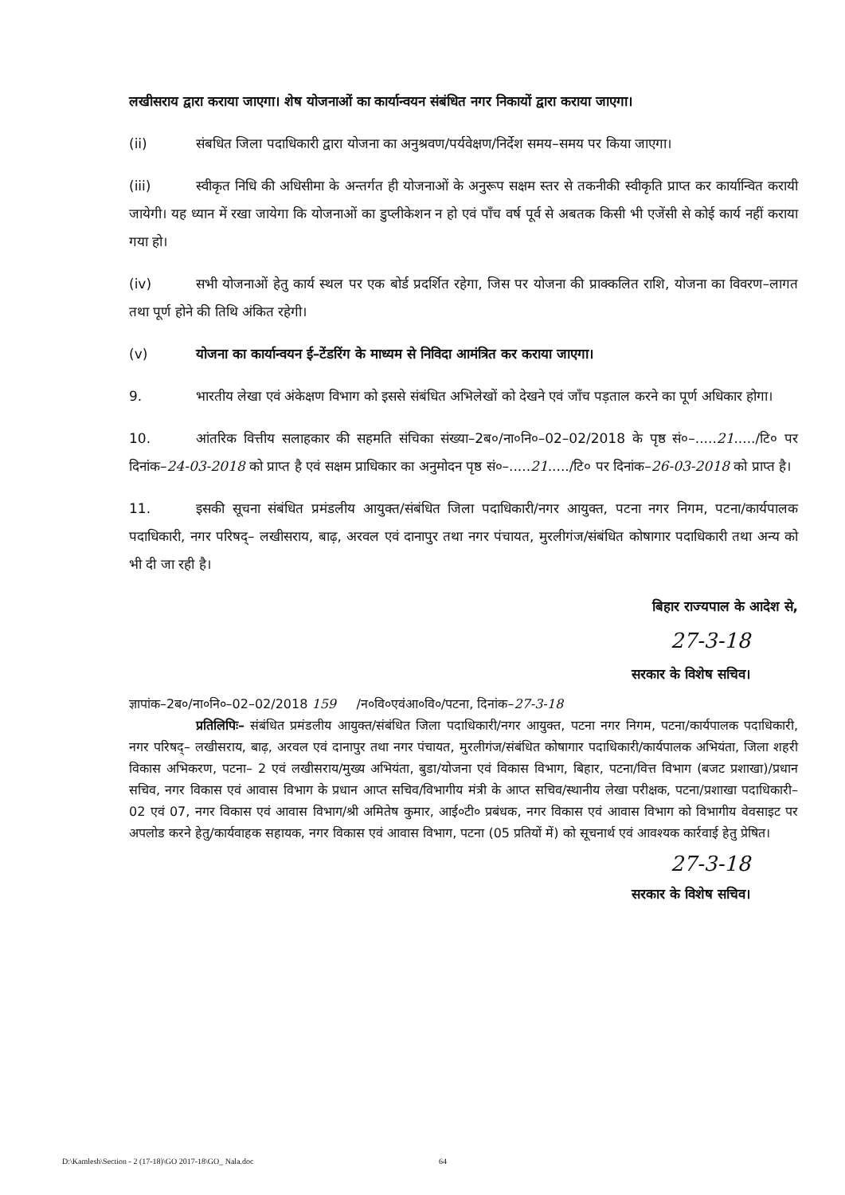लखीसराय द्वारा कराया जाएगा। शेष योजनाओं का कार्यान्वयन संबंधित नगर निकायों द्वारा कराया जाएगा।
(ii) संबधित जिला पदाधिकारी द्वारा योजना का अनुश्रवण/पर्यवेक्षण/निर्देश समय–समय पर किया जाएगा।
(iii) स्वीकृत निधि की अधिसीमा के अन्तर्गत ही योजनाओं के अनुरूप सक्षम स्तर से तकनीकी स्वीकृति प्राप्त कर कार्यान्वित करायी जायेगी। यह ध्यान में रखा जायेगा कि योजनाओं का डुप्लीकेशन न हो एवं पाँच वर्ष पूर्व से अबतक किसी भी एजेंसी से कोई कार्य नहीं कराया गया हो।
(iv) सभी योजनाओं हेतु कार्य स्थल पर एक बोर्ड प्रदर्शित रहेगा, जिस पर योजना की प्राक्कलित राशि, योजना का विवरण–लागत तथा पूर्ण होने की तिथि अंकित रहेगी।
(v) योजना का कार्यान्वयन ई–टेंडरिंग के माध्यम से निविदा आमंत्रित कर कराया जाएगा।
9. भारतीय लेखा एवं अंकेक्षण विभाग को इससे संबंधित अभिलेखों को देखने एवं जाँच पड़ताल करने का पूर्ण अधिकार होगा।
10. आंतरिक वित्तीय सलाहकार की सहमति संचिका संख्या–2ब०/ना०नि०–02–02/2018 के पृष्ठ सं०–.....21...../टि० पर दिनांक–24-03-2018 को प्राप्त है एवं सक्षम प्राधिकार का अनुमोदन पृष्ठ सं०–.....21...../टि० पर दिनांक–26-03-2018 को प्राप्त है।
11. इसकी सूचना संबंधित प्रमंडलीय आयुक्त/संबंधित जिला पदाधिकारी/नगर आयुक्त, पटना नगर निगम, पटना/कार्यपालक पदाधिकारी, नगर परिषद्– लखीसराय, बाढ़, अरवल एवं दानापुर तथा नगर पंचायत, मुरलीगंज/संबंधित कोषागार पदाधिकारी तथा अन्य को भी दी जा रही है।
बिहार राज्यपाल के आदेश से,
27-3-18
सरकार के विशेष सचिव।
ज्ञापांक–2ब०/ना०नि०–02–02/2018 159 /न०वि०एवंआ०वि०/पटना, दिनांक–27-3-18
प्रतिलिपिः– संबंधित प्रमंडलीय आयुक्त/संबंधित जिला पदाधिकारी/नगर आयुक्त, पटना नगर निगम, पटना/कार्यपालक पदाधिकारी, नगर परिषद्– लखीसराय, बाढ़, अरवल एवं दानापुर तथा नगर पंचायत, मुरलीगंज/संबंधित कोषागार पदाधिकारी/कार्यपालक अभियंता, जिला शहरी विकास अभिकरण, पटना– 2 एवं लखीसराय/मुख्य अभियंता, बुडा/योजना एवं विकास विभाग, बिहार, पटना/वित्त विभाग (बजट प्रशाखा)/प्रधान सचिव, नगर विकास एवं आवास विभाग के प्रधान आप्त सचिव/विभागीय मंत्री के आप्त सचिव/स्थानीय लेखा परीक्षक, पटना/प्रशाखा पदाधिकारी– 02 एवं 07, नगर विकास एवं आवास विभाग/श्री अमितेष कुमार, आई०टी० प्रबंधक, नगर विकास एवं आवास विभाग को विभागीय वेवसाइट पर अपलोड करने हेतु/कार्यवाहक सहायक, नगर विकास एवं आवास विभाग, पटना (05 प्रतियों में) को सूचनार्थ एवं आवश्यक कार्रवाई हेतु प्रेषित।
27-3-18
सरकार के विशेष सचिव।
D:\Kamlesh\Section - 2 (17-18)\GO 2017-18\GO_ Nala.doc 64